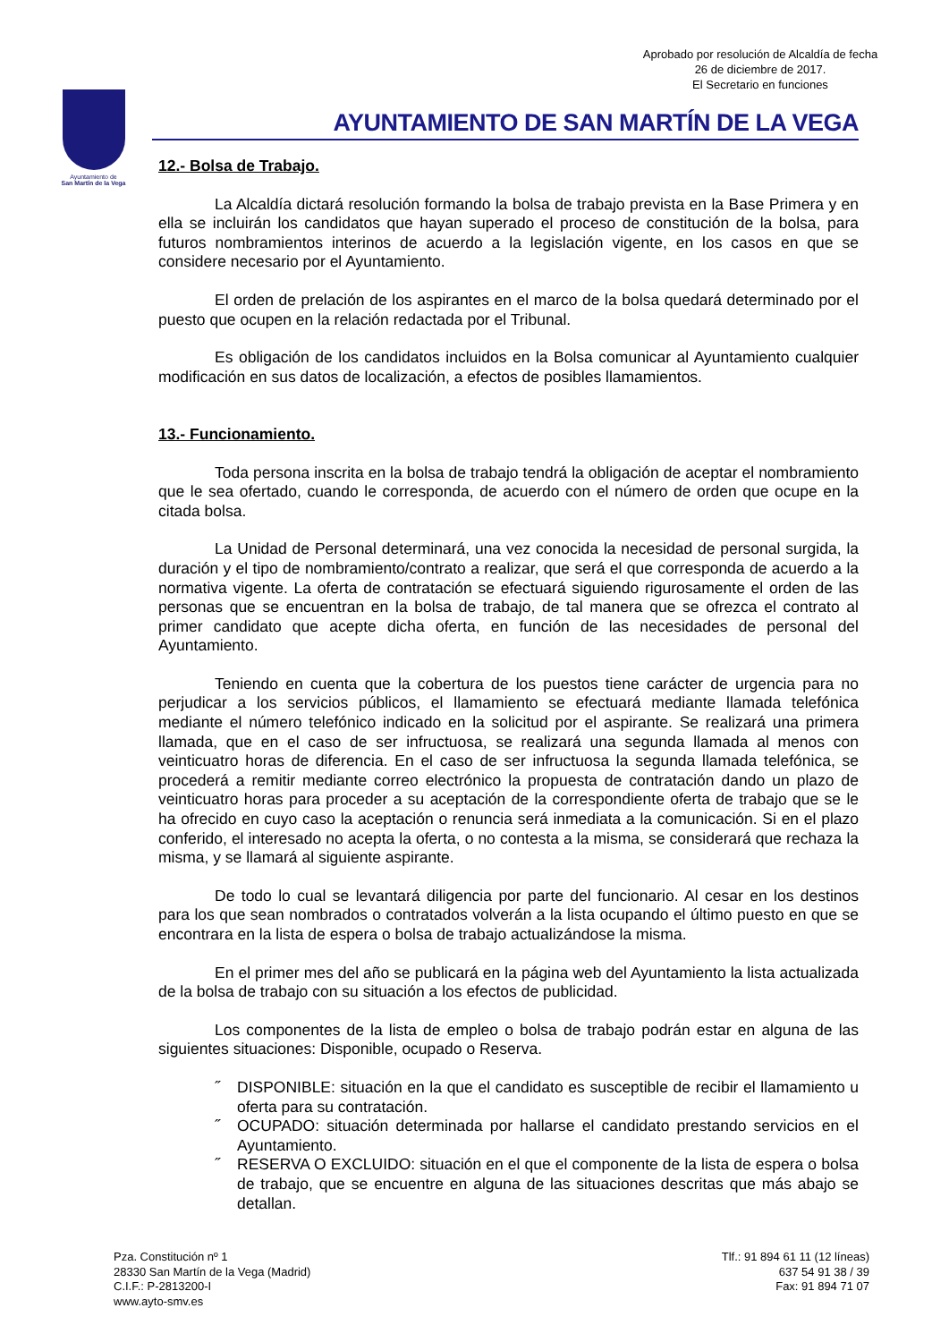Aprobado por resolución de Alcaldía de fecha
26 de diciembre de 2017.
El Secretario en funciones
Ayuntamiento de
San Martín de la Vega
AYUNTAMIENTO DE SAN MARTÍN DE LA VEGA
12.- Bolsa de Trabajo.
La Alcaldía dictará resolución formando la bolsa de trabajo prevista en la Base Primera y en ella se incluirán los candidatos que hayan superado el proceso de constitución de la bolsa, para futuros nombramientos interinos de acuerdo a la legislación vigente, en los casos en que se considere necesario por el Ayuntamiento.
El orden de prelación de los aspirantes en el marco de la bolsa quedará determinado por el puesto que ocupen en la relación redactada por el Tribunal.
Es obligación de los candidatos incluidos en la Bolsa comunicar al Ayuntamiento cualquier modificación en sus datos de localización, a efectos de posibles llamamientos.
13.- Funcionamiento.
Toda persona inscrita en la bolsa de trabajo tendrá la obligación de aceptar el nombramiento que le sea ofertado, cuando le corresponda, de acuerdo con el número de orden que ocupe en la citada bolsa.
La Unidad de Personal determinará, una vez conocida la necesidad de personal surgida, la duración y el tipo de nombramiento/contrato a realizar, que será el que corresponda de acuerdo a la normativa vigente. La oferta de contratación se efectuará siguiendo rigurosamente el orden de las personas que se encuentran en la bolsa de trabajo, de tal manera que se ofrezca el contrato al primer candidato que acepte dicha oferta, en función de las necesidades de personal del Ayuntamiento.
Teniendo en cuenta que la cobertura de los puestos tiene carácter de urgencia para no perjudicar a los servicios públicos, el llamamiento se efectuará mediante llamada telefónica mediante el número telefónico indicado en la solicitud por el aspirante. Se realizará una primera llamada, que en el caso de ser infructuosa, se realizará una segunda llamada al menos con veinticuatro horas de diferencia. En el caso de ser infructuosa la segunda llamada telefónica, se procederá a remitir mediante correo electrónico la propuesta de contratación dando un plazo de veinticuatro horas para proceder a su aceptación de la correspondiente oferta de trabajo que se le ha ofrecido en cuyo caso la aceptación o renuncia será inmediata a la comunicación. Si en el plazo conferido, el interesado no acepta la oferta, o no contesta a la misma, se considerará que rechaza la misma, y se llamará al siguiente aspirante.
De todo lo cual se levantará diligencia por parte del funcionario. Al cesar en los destinos para los que sean nombrados o contratados volverán a la lista ocupando el último puesto en que se encontrara en la lista de espera o bolsa de trabajo actualizándose la misma.
En el primer mes del año se publicará en la página web del Ayuntamiento la lista actualizada de la bolsa de trabajo con su situación a los efectos de publicidad.
Los componentes de la lista de empleo o bolsa de trabajo podrán estar en alguna de las siguientes situaciones: Disponible, ocupado o Reserva.
˝ DISPONIBLE: situación en la que el candidato es susceptible de recibir el llamamiento u oferta para su contratación.
˝ OCUPADO: situación determinada por hallarse el candidato prestando servicios en el Ayuntamiento.
˝ RESERVA O EXCLUIDO: situación en el que el componente de la lista de espera o bolsa de trabajo, que se encuentre en alguna de las situaciones descritas que más abajo se detallan.
Pza. Constitución nº 1
28330 San Martín de la Vega (Madrid)
C.I.F.: P-2813200-I
www.ayto-smv.es
Tlf.: 91 894 61 11 (12 líneas)
637 54 91 38 / 39
Fax: 91 894 71 07